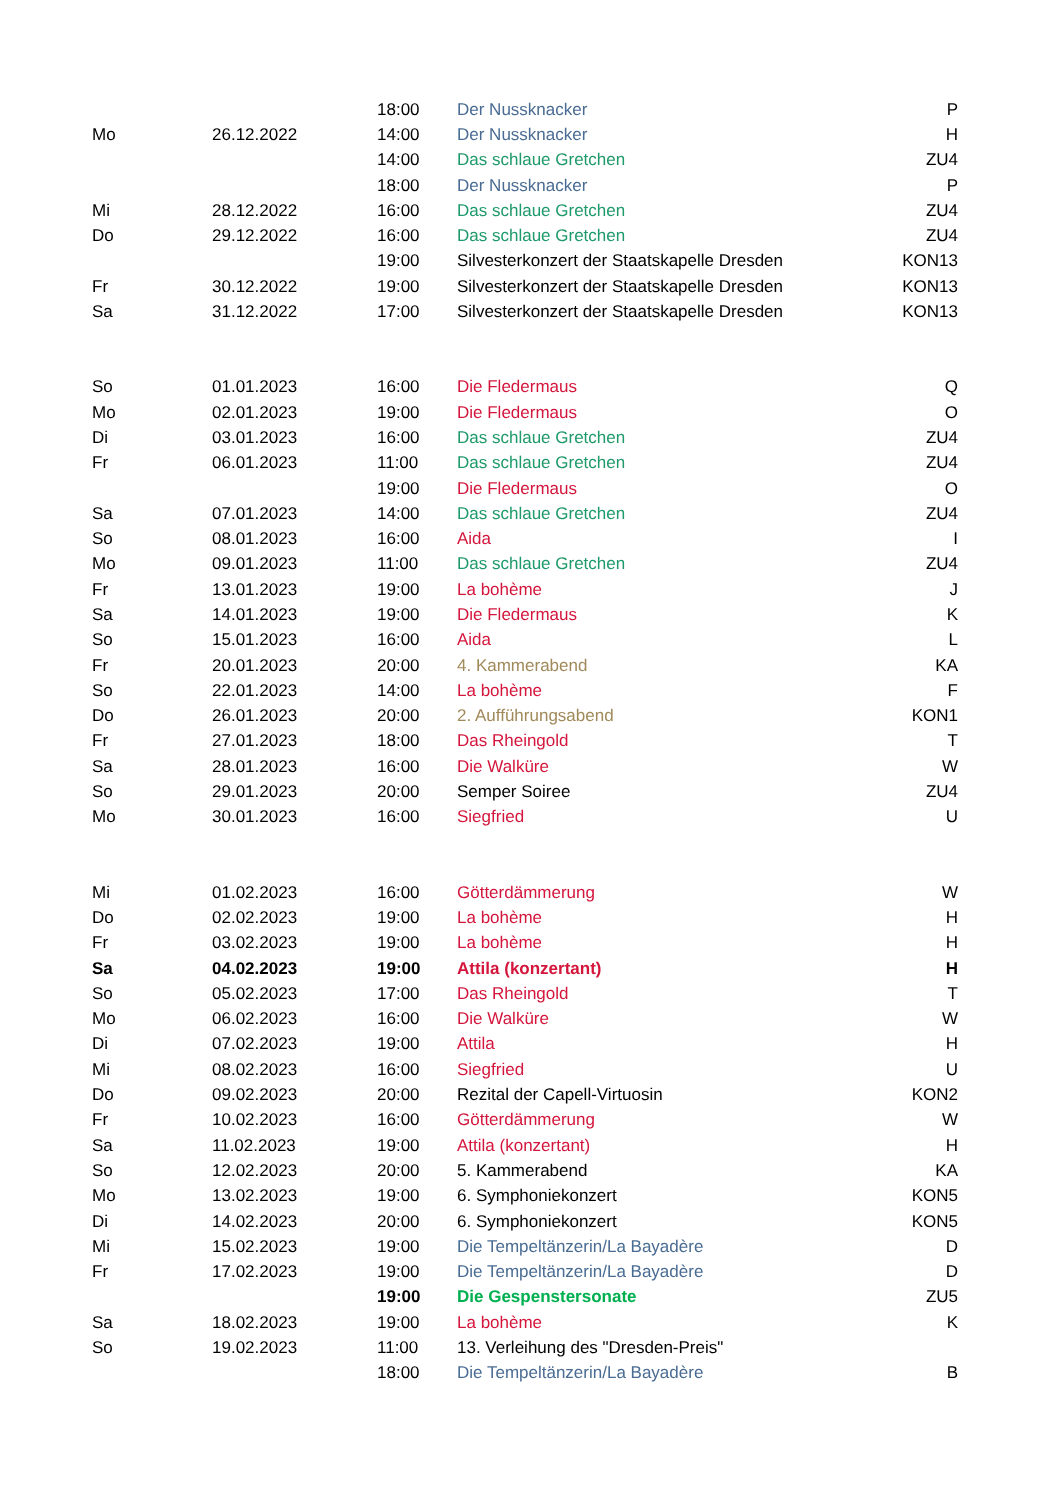| | | 18:00 | Der Nussknacker | P |
| Mo | 26.12.2022 | 14:00 | Der Nussknacker | H |
| | | 14:00 | Das schlaue Gretchen | ZU4 |
| | | 18:00 | Der Nussknacker | P |
| Mi | 28.12.2022 | 16:00 | Das schlaue Gretchen | ZU4 |
| Do | 29.12.2022 | 16:00 | Das schlaue Gretchen | ZU4 |
| | | 19:00 | Silvesterkonzert der Staatskapelle Dresden | KON13 |
| Fr | 30.12.2022 | 19:00 | Silvesterkonzert der Staatskapelle Dresden | KON13 |
| Sa | 31.12.2022 | 17:00 | Silvesterkonzert der Staatskapelle Dresden | KON13 |
| So | 01.01.2023 | 16:00 | Die Fledermaus | Q |
| Mo | 02.01.2023 | 19:00 | Die Fledermaus | O |
| Di | 03.01.2023 | 16:00 | Das schlaue Gretchen | ZU4 |
| Fr | 06.01.2023 | 11:00 | Das schlaue Gretchen | ZU4 |
| | | 19:00 | Die Fledermaus | O |
| Sa | 07.01.2023 | 14:00 | Das schlaue Gretchen | ZU4 |
| So | 08.01.2023 | 16:00 | Aida | I |
| Mo | 09.01.2023 | 11:00 | Das schlaue Gretchen | ZU4 |
| Fr | 13.01.2023 | 19:00 | La bohème | J |
| Sa | 14.01.2023 | 19:00 | Die Fledermaus | K |
| So | 15.01.2023 | 16:00 | Aida | L |
| Fr | 20.01.2023 | 20:00 | 4. Kammerabend | KA |
| So | 22.01.2023 | 14:00 | La bohème | F |
| Do | 26.01.2023 | 20:00 | 2. Aufführungsabend | KON1 |
| Fr | 27.01.2023 | 18:00 | Das Rheingold | T |
| Sa | 28.01.2023 | 16:00 | Die Walküre | W |
| So | 29.01.2023 | 20:00 | Semper Soiree | ZU4 |
| Mo | 30.01.2023 | 16:00 | Siegfried | U |
| Mi | 01.02.2023 | 16:00 | Götterdämmerung | W |
| Do | 02.02.2023 | 19:00 | La bohème | H |
| Fr | 03.02.2023 | 19:00 | La bohème | H |
| Sa | 04.02.2023 | 19:00 | Attila (konzertant) | H |
| So | 05.02.2023 | 17:00 | Das Rheingold | T |
| Mo | 06.02.2023 | 16:00 | Die Walküre | W |
| Di | 07.02.2023 | 19:00 | Attila | H |
| Mi | 08.02.2023 | 16:00 | Siegfried | U |
| Do | 09.02.2023 | 20:00 | Rezital der Capell-Virtuosin | KON2 |
| Fr | 10.02.2023 | 16:00 | Götterdämmerung | W |
| Sa | 11.02.2023 | 19:00 | Attila (konzertant) | H |
| So | 12.02.2023 | 20:00 | 5. Kammerabend | KA |
| Mo | 13.02.2023 | 19:00 | 6. Symphoniekonzert | KON5 |
| Di | 14.02.2023 | 20:00 | 6. Symphoniekonzert | KON5 |
| Mi | 15.02.2023 | 19:00 | Die Tempeltänzerin/La Bayadère | D |
| Fr | 17.02.2023 | 19:00 | Die Tempeltänzerin/La Bayadère | D |
| | | 19:00 | Die Gespenstersonate | ZU5 |
| Sa | 18.02.2023 | 19:00 | La bohème | K |
| So | 19.02.2023 | 11:00 | 13. Verleihung des "Dresden-Preis" | |
| | | 18:00 | Die Tempeltänzerin/La Bayadère | B |